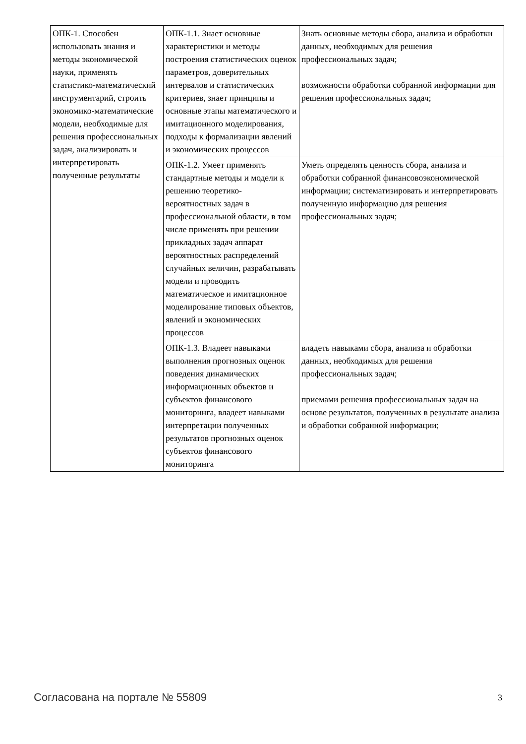| ОПК-1. Способен использовать знания и методы экономической науки, применять статистико-математический инструментарий, строить экономико-математические модели, необходимые для решения профессиональных задач, анализировать и интерпретировать полученные результаты | ОПК-1.1. Знает основные характеристики и методы построения статистических оценок параметров, доверительных интервалов и статистических критериев, знает принципы и основные этапы математического и имитационного моделирования, подходы к формализации явлений и экономических процессов | Знать основные методы сбора, анализа и обработки данных, необходимых для решения профессиональных задач; возможности обработки собранной информации для решения профессиональных задач; |
| | ОПК-1.2. Умеет применять стандартные методы и модели к решению теоретико-вероятностных задач в профессиональной области, в том числе применять при решении прикладных задач аппарат вероятностных распределений случайных величин, разрабатывать модели и проводить математическое и имитационное моделирование типовых объектов, явлений и экономических процессов | Уметь определять ценность сбора, анализа и обработки собранной финансовоэкономической информации; систематизировать и интерпретировать полученную информацию для решения профессиональных задач; |
| | ОПК-1.3. Владеет навыками выполнения прогнозных оценок поведения динамических информационных объектов и субъектов финансового мониторинга, владеет навыками интерпретации полученных результатов прогнозных оценок субъектов финансового мониторинга | владеть навыками сбора, анализа и обработки данных, необходимых для решения профессиональных задач; приемами решения профессиональных задач на основе результатов, полученных в результате анализа и обработки собранной информации; |
Согласована на портале № 55809 3